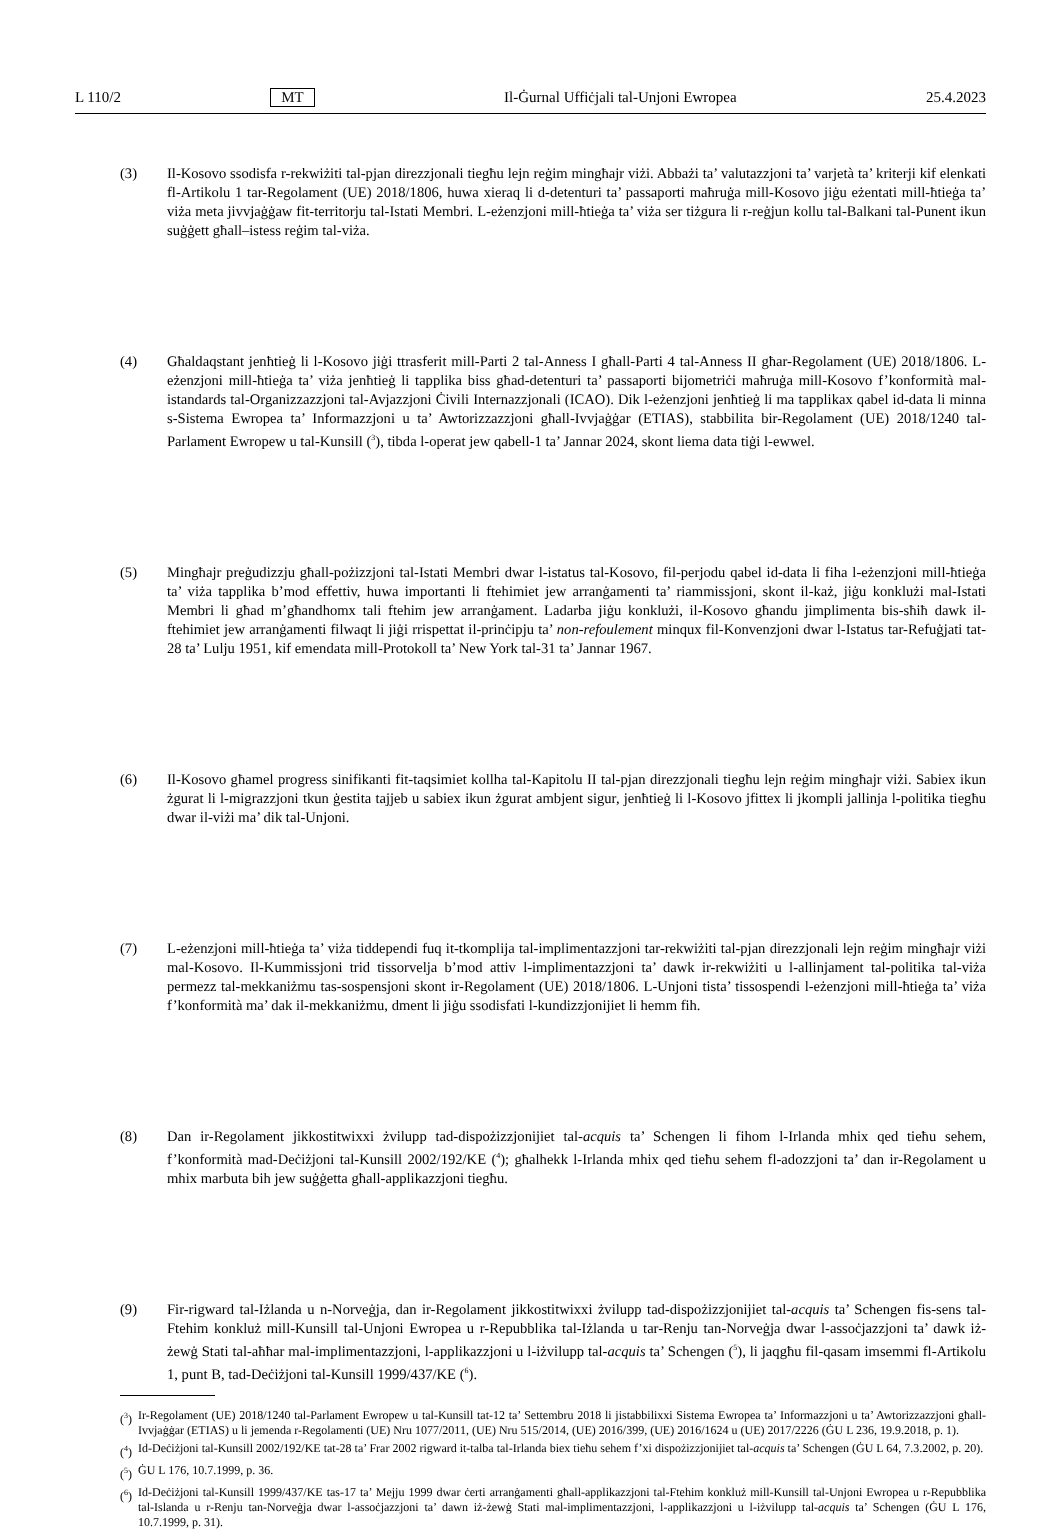L 110/2 MT Il-Ġurnal Uffiċjali tal-Unjoni Ewropea 25.4.2023
(3) Il-Kosovo ssodisfa r-rekwiżiti tal-pjan direzzjonali tiegħu lejn reġim mingħajr viżi. Abbażi ta’ valutazzjoni ta’ varjetà ta’ kriterji kif elenkati fl-Artikolu 1 tar-Regolament (UE) 2018/1806, huwa xieraq li d-detenturi ta’ passaporti maħruġa mill-Kosovo jiġu eżentati mill-ħtieġa ta’ viża meta jivvjaġġaw fit-territorju tal-Istati Membri. L-eżenzjoni mill-ħtieġa ta’ viża ser tiżgura li r-reġjun kollu tal-Balkani tal-Punent ikun suġġett għall–istess reġim tal-viża.
(4) Għaldaqstant jenħtieġ li l-Kosovo jiġi ttrasferit mill-Parti 2 tal-Anness I għall-Parti 4 tal-Anness II għar-Regolament (UE) 2018/1806. L-eżenzjoni mill-ħtieġa ta’ viża jenħtieġ li tapplika biss għad-detenturi ta’ passaporti bijometriċi maħruġa mill-Kosovo f’konformità mal-istandards tal-Organizzazzjoni tal-Avjazzjoni Ċivili Internazzjonali (ICAO). Dik l-eżenzjoni jenħtieġ li ma tapplikax qabel id-data li minna s-Sistema Ewropea ta’ Informazzjoni u ta’ Awtorizzazzjoni għall-Ivvjaġġar (ETIAS), stabbilita bir-Regolament (UE) 2018/1240 tal-Parlament Ewropew u tal-Kunsill (<sup>3</sup>), tibda l-operat jew qabell-1 ta’ Jannar 2024, skont liema data tiġi l-ewwel.
(5) Mingħajr preġudizzju għall-pożizzjoni tal-Istati Membri dwar l-istatus tal-Kosovo, fil-perjodu qabel id-data li fiha l-eżenzjoni mill-ħtieġa ta’ viża tapplika b’mod effettiv, huwa importanti li ftehimiet jew arranġamenti ta’ riammissjoni, skont il-każ, jiġu konklużi mal-Istati Membri li għad m’għandhomx tali ftehim jew arranġament. Ladarba jiġu konklużi, il-Kosovo għandu jimplimenta bis-sħiħ dawk il-ftehimiet jew arranġamenti filwaqt li jiġi rrispettat il-prinċipju ta’ non-refoulement minqux fil-Konvenzjoni dwar l-Istatus tar-Refuġjati tat-28 ta’ Lulju 1951, kif emendata mill-Protokoll ta’ New York tal-31 ta’ Jannar 1967.
(6) Il-Kosovo għamel progress sinifikanti fit-taqsimiet kollha tal-Kapitolu II tal-pjan direzzjonali tiegħu lejn reġim mingħajr viżi. Sabiex ikun żgurat li l-migrazzjoni tkun ġestita tajjeb u sabiex ikun żgurat ambjent sigur, jenħtieġ li l-Kosovo jfittex li jkompli jallinja l-politika tiegħu dwar il-viżi ma’ dik tal-Unjoni.
(7) L-eżenzjoni mill-ħtieġa ta’ viża tiddependi fuq it-tkomplija tal-implimentazzjoni tar-rekwiżiti tal-pjan direzzjonali lejn reġim mingħajr viżi mal-Kosovo. Il-Kummissjoni trid tissorvelja b’mod attiv l-implimentazzjoni ta’ dawk ir-rekwiżiti u l-allinjament tal-politika tal-viża permezz tal-mekkaniżmu tas-sospensjoni skont ir-Regolament (UE) 2018/1806. L-Unjoni tista’ tissospendi l-eżenzjoni mill-ħtieġa ta’ viża f’konformità ma’ dak il-mekkaniżmu, dment li jiġu ssodisfati l-kundizzjonijiet li hemm fih.
(8) Dan ir-Regolament jikkostitwixxi żvilupp tad-dispożizzjonijiet tal-acquis ta’ Schengen li fihom l-Irlanda mhix qed tieħu sehem, f’konformità mad-Deċiżjoni tal-Kunsill 2002/192/KE (<sup>4</sup>); għalhekk l-Irlanda mhix qed tieħu sehem fl-adozzjoni ta’ dan ir-Regolament u mhix marbuta bih jew suġġetta għall-applikazzjoni tiegħu.
(9) Fir-rigward tal-Iżlanda u n-Norveġja, dan ir-Regolament jikkostitwixxi żvilupp tad-dispożizzjonijiet tal-acquis ta’ Schengen fis-sens tal-Ftehim konkluż mill-Kunsill tal-Unjoni Ewropea u r-Repubblika tal-Iżlanda u tar-Renju tan-Norveġja dwar l-assoċjazzjoni ta’ dawk iż-żewġ Stati tal-aħħar mal-implimentazzjoni, l-applikazzjoni u l-iżvilupp tal-acquis ta’ Schengen (<sup>5</sup>), li jaqgħu fil-qasam imsemmi fl-Artikolu 1, punt B, tad-Deċiżjoni tal-Kunsill 1999/437/KE (<sup>6</sup>).
(<sup>3</sup>) Ir-Regolament (UE) 2018/1240 tal-Parlament Ewropew u tal-Kunsill tat-12 ta’ Settembru 2018 li jistabbilixxi Sistema Ewropea ta’ Informazzjoni u ta’ Awtorizzazzjoni għall-Ivvjaġġar (ETIAS) u li jemenda r-Regolamenti (UE) Nru 1077/2011, (UE) Nru 515/2014, (UE) 2016/399, (UE) 2016/1624 u (UE) 2017/2226 (ĠU L 236, 19.9.2018, p. 1).
(<sup>4</sup>) Id-Deċiżjoni tal-Kunsill 2002/192/KE tat-28 ta’ Frar 2002 rigward it-talba tal-Irlanda biex tieħu sehem f’xi dispożizzjonijiet tal-acquis ta’ Schengen (ĠU L 64, 7.3.2002, p. 20).
(<sup>5</sup>) ĠU L 176, 10.7.1999, p. 36.
(<sup>6</sup>) Id-Deċiżjoni tal-Kunsill 1999/437/KE tas-17 ta’ Mejju 1999 dwar ċerti arranġamenti għall-applikazzjoni tal-Ftehim konkluż mill-Kunsill tal-Unjoni Ewropea u r-Repubblika tal-Islanda u r-Renju tan-Norveġja dwar l-assoċjazzjoni ta’ dawn iż-żewġ Stati mal-implimentazzjoni, l-applikazzjoni u l-iżvilupp tal-acquis ta’ Schengen (ĠU L 176, 10.7.1999, p. 31).